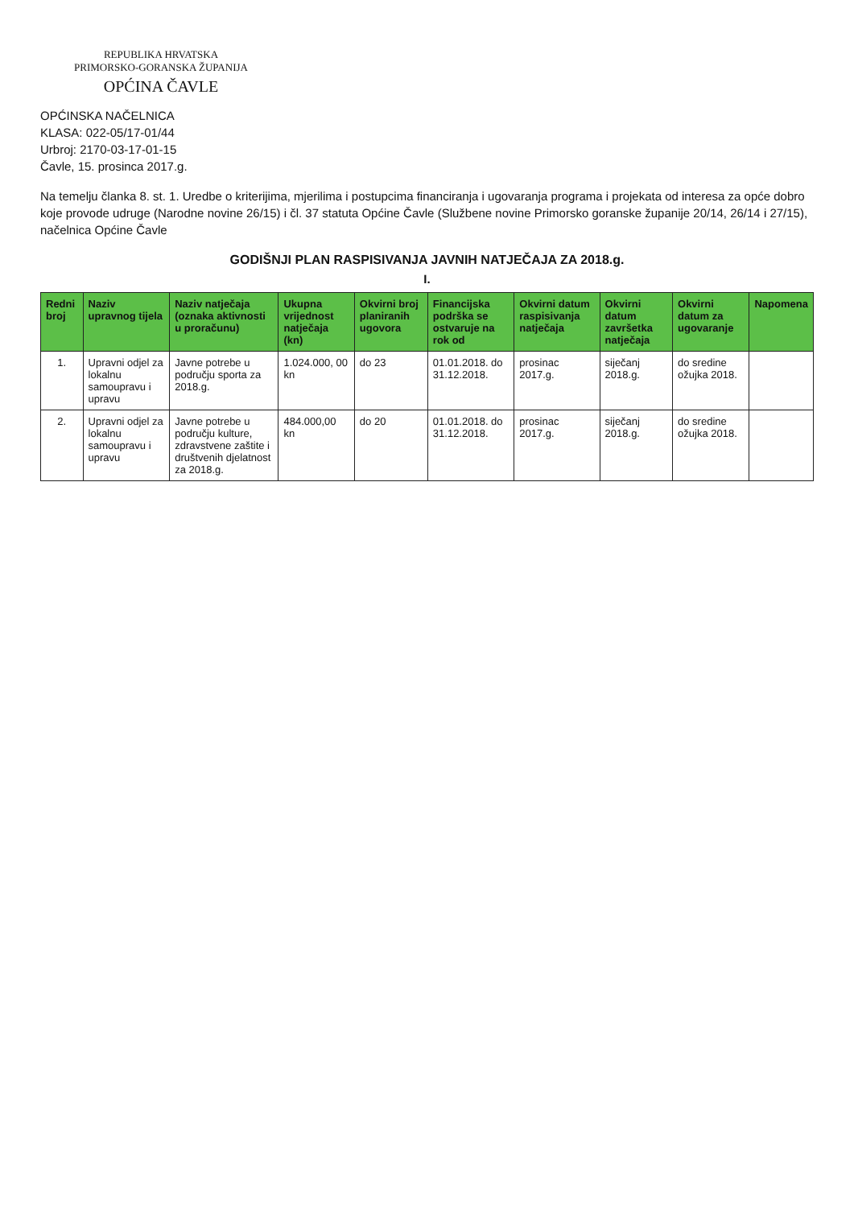REPUBLIKA HRVATSKA
PRIMORSKO-GORANSKA ŽUPANIJA
OPĆINA ČAVLE
OPĆINSKA NAČELNICA
KLASA: 022-05/17-01/44
Urbroj: 2170-03-17-01-15
Čavle, 15. prosinca 2017.g.
Na temelju članka 8. st. 1. Uredbe o kriterijima, mjerilima i postupcima financiranja i ugovaranja programa i projekata od interesa za opće dobro koje provode udruge (Narodne novine 26/15) i čl. 37 statuta Općine Čavle (Službene novine Primorsko goranske županije 20/14, 26/14 i 27/15), načelnica Općine Čavle
GODIŠNJI PLAN RASPISIVANJA JAVNIH NATJEČAJA ZA 2018.g.
I.
| Redni broj | Naziv upravnog tijela | Naziv natječaja (oznaka aktivnosti u proračunu) | Ukupna vrijednost natječaja (kn) | Okvirni broj planiranih ugovora | Financijska podrška se ostvaruje na rok od | Okvirni datum raspisivanja natječaja | Okvirni datum završetka natječaja | Okvirni datum za ugovaranje | Napomena |
| --- | --- | --- | --- | --- | --- | --- | --- | --- | --- |
| 1. | Upravni odjel za lokalnu samoupravu i upravu | Javne potrebe u području sporta za 2018.g. | 1.024.000, 00 kn | do 23 | 01.01.2018. do 31.12.2018. | prosinac 2017.g. | siječanj 2018.g. | do sredine ožujka 2018. | |
| 2. | Upravni odjel za lokalnu samoupravu i upravu | Javne potrebe u području kulture, zdravstvene zaštite i društvenih djelatnost za 2018.g. | 484.000,00 kn | do 20 | 01.01.2018. do 31.12.2018. | prosinac 2017.g. | siječanj 2018.g. | do sredine ožujka 2018. | |